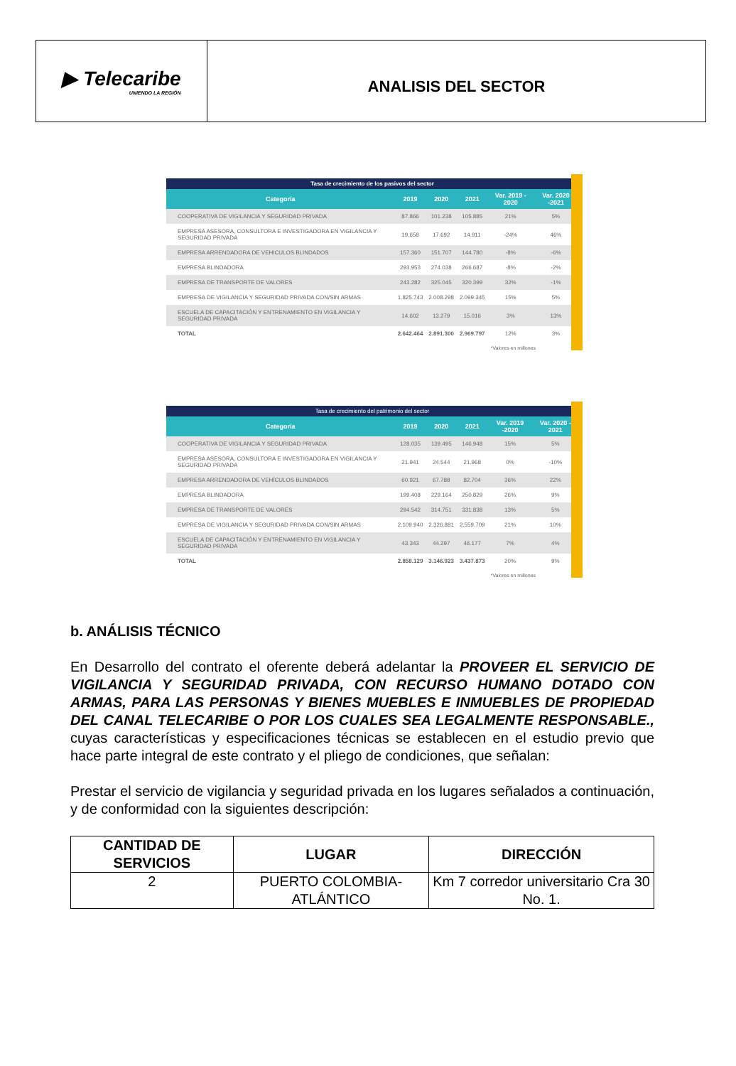▶ Telecaribe
UNIENDO LA REGIÓN
ANALISIS DEL SECTOR
| Tasa de crecimiento de los pasivos del sector | | | | | |
| Categoría | 2019 | 2020 | 2021 | Var. 2019 - 2020 | Var. 2020 -2021 |
| COOPERATIVA DE VIGILANCIA Y SEGURIDAD PRIVADA | 87.866 | 101.238 | 105.885 | 21% | 5% |
| EMPRESA ASESORA, CONSULTORA E INVESTIGADORA EN VIGILANCIA Y SEGURIDAD PRIVADA | 19.658 | 17.692 | 14.911 | -24% | 46% |
| EMPRESA ARRENDADORA DE VEHICULOS BLINDADOS | 157.360 | 151.707 | 144.780 | -8% | -6% |
| EMPRESA BLINDADORA | 293.953 | 274.038 | 266.687 | -8% | -2% |
| EMPRESA DE TRANSPORTE DE VALORES | 243.282 | 325.045 | 320.399 | 32% | -1% |
| EMPRESA DE VIGILANCIA Y SEGURIDAD PRIVADA CON/SIN ARMAS | 1.825.743 | 2.008.298 | 2.099.345 | 15% | 5% |
| ESCUELA DE CAPACITACIÓN Y ENTRENAMIENTO EN VIGILANCIA Y SEGURIDAD PRIVADA | 14.602 | 13.279 | 15.016 | 3% | 13% |
| TOTAL | 2.642.464 | 2.891.300 | 2.969.797 | 12% | 3% |
*Valores en millones
| Tasa de crecimiento del patrimonio del sector | | | | | |
| Categoría | 2019 | 2020 | 2021 | Var. 2019 -2020 | Var. 2020 - 2021 |
| COOPERATIVA DE VIGILANCIA Y SEGURIDAD PRIVADA | 128.035 | 139.495 | 146.948 | 15% | 5% |
| EMPRESA ASESORA, CONSULTORA E INVESTIGADORA EN VIGILANCIA Y SEGURIDAD PRIVADA | 21.941 | 24.544 | 21.968 | 0% | -10% |
| EMPRESA ARRENDADORA DE VEHÍCULOS BLINDADOS | 60.921 | 67.788 | 82.704 | 36% | 22% |
| EMPRESA BLINDADORA | 199.408 | 229.164 | 250.829 | 26% | 9% |
| EMPRESA DE TRANSPORTE DE VALORES | 294.542 | 314.751 | 331.838 | 13% | 5% |
| EMPRESA DE VIGILANCIA Y SEGURIDAD PRIVADA CON/SIN ARMAS | 2.109.940 | 2.326.881 | 2.559.709 | 21% | 10% |
| ESCUELA DE CAPACITACIÓN Y ENTRENAMIENTO EN VIGILANCIA Y SEGURIDAD PRIVADA | 43.343 | 44.297 | 46.177 | 7% | 4% |
| TOTAL | 2.858.129 | 3.146.923 | 3.437.873 | 20% | 9% |
*Valores en millones
b. ANÁLISIS TÉCNICO
En Desarrollo del contrato el oferente deberá adelantar la PROVEER EL SERVICIO DE VIGILANCIA Y SEGURIDAD PRIVADA, CON RECURSO HUMANO DOTADO CON ARMAS, PARA LAS PERSONAS Y BIENES MUEBLES E INMUEBLES DE PROPIEDAD DEL CANAL TELECARIBE O POR LOS CUALES SEA LEGALMENTE RESPONSABLE., cuyas características y especificaciones técnicas se establecen en el estudio previo que hace parte integral de este contrato y el pliego de condiciones, que señalan:
Prestar el servicio de vigilancia y seguridad privada en los lugares señalados a continuación, y de conformidad con la siguientes descripción:
| CANTIDAD DE SERVICIOS | LUGAR | DIRECCIÓN |
| --- | --- | --- |
| 2 | PUERTO COLOMBIA-ATLÁNTICO | Km 7 corredor universitario Cra 30 No. 1. |